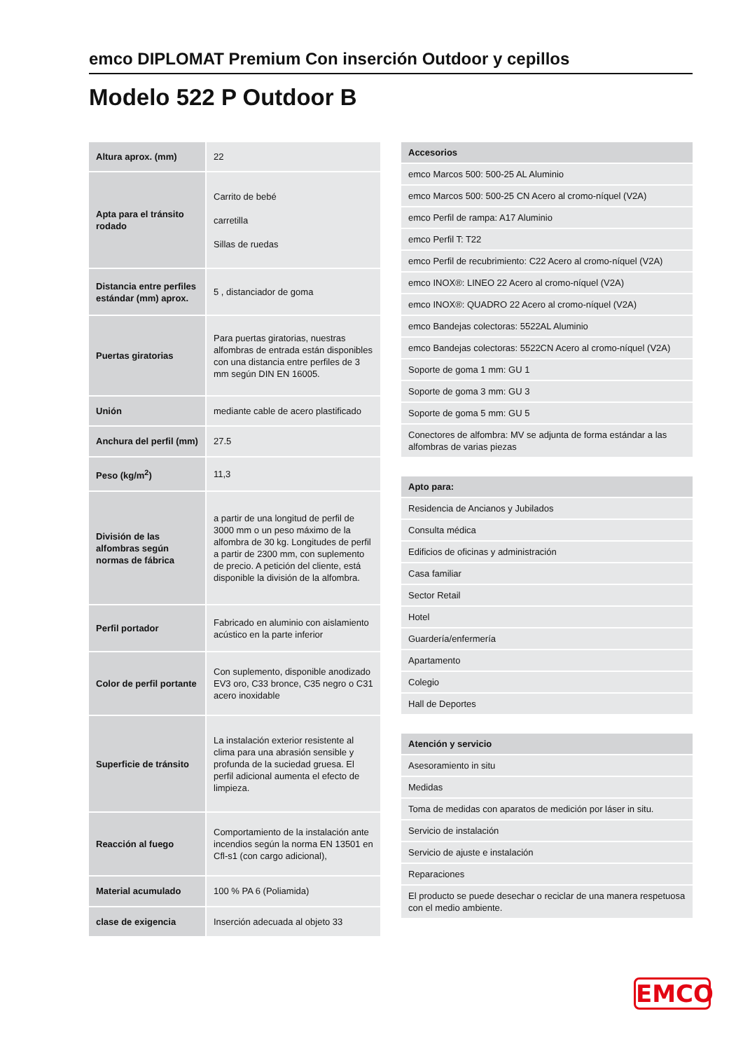emco DIPLOMAT Premium Con inserción Outdoor y cepillos
Modelo 522 P Outdoor B
| Altura aprox. (mm) | 22 |
| Apta para el tránsito rodado | Carrito de bebé carretilla Sillas de ruedas |
| Distancia entre perfiles estándar (mm) aprox. | 5 , distanciador de goma |
| Puertas giratorias | Para puertas giratorias, nuestras alfombras de entrada están disponibles con una distancia entre perfiles de 3 mm según DIN EN 16005. |
| Unión | mediante cable de acero plastificado |
| Anchura del perfil (mm) | 27.5 |
| Peso (kg/m<sup>2</sup>) | 11,3 |
| División de las alfombras según normas de fábrica | a partir de una longitud de perfil de 3000 mm o un peso máximo de la alfombra de 30 kg. Longitudes de perfil a partir de 2300 mm, con suplemento de precio. A petición del cliente, está disponible la división de la alfombra. |
| Perfil portador | Fabricado en aluminio con aislamiento acústico en la parte inferior |
| Color de perfil portante | Con suplemento, disponible anodizado EV3 oro, C33 bronce, C35 negro o C31 acero inoxidable |
| Superficie de tránsito | La instalación exterior resistente al clima para una abrasión sensible y profunda de la suciedad gruesa. El perfil adicional aumenta el efecto de limpieza. |
| Reacción al fuego | Comportamiento de la instalación ante incendios según la norma EN 13501 en Cfl-s1 (con cargo adicional), |
| Material acumulado | 100 % PA 6 (Poliamida) |
| clase de exigencia | Inserción adecuada al objeto 33 |
| Accesorios |
| --- |
| emco Marcos 500: 500-25 AL Aluminio |
| emco Marcos 500: 500-25 CN Acero al cromo-níquel (V2A) |
| emco Perfil de rampa: A17 Aluminio |
| emco Perfil T: T22 |
| emco Perfil de recubrimiento: C22 Acero al cromo-níquel (V2A) |
| emco INOX®: LINEO 22 Acero al cromo-níquel (V2A) |
| emco INOX®: QUADRO 22 Acero al cromo-níquel (V2A) |
| emco Bandejas colectoras: 5522AL Aluminio |
| emco Bandejas colectoras: 5522CN Acero al cromo-níquel (V2A) |
| Soporte de goma 1 mm: GU 1 |
| Soporte de goma 3 mm: GU 3 |
| Soporte de goma 5 mm: GU 5 |
| Conectores de alfombra: MV se adjunta de forma estándar a las alfombras de varias piezas |
| Apto para: |
| --- |
| Residencia de Ancianos y Jubilados |
| Consulta médica |
| Edificios de oficinas y administración |
| Casa familiar |
| Sector Retail |
| Hotel |
| Guardería/enfermería |
| Apartamento |
| Colegio |
| Hall de Deportes |
| Atención y servicio |
| --- |
| Asesoramiento in situ |
| Medidas |
| Toma de medidas con aparatos de medición por láser in situ. |
| Servicio de instalación |
| Servicio de ajuste e instalación |
| Reparaciones |
| El producto se puede desechar o reciclar de una manera respetuosa con el medio ambiente. |
EMCO